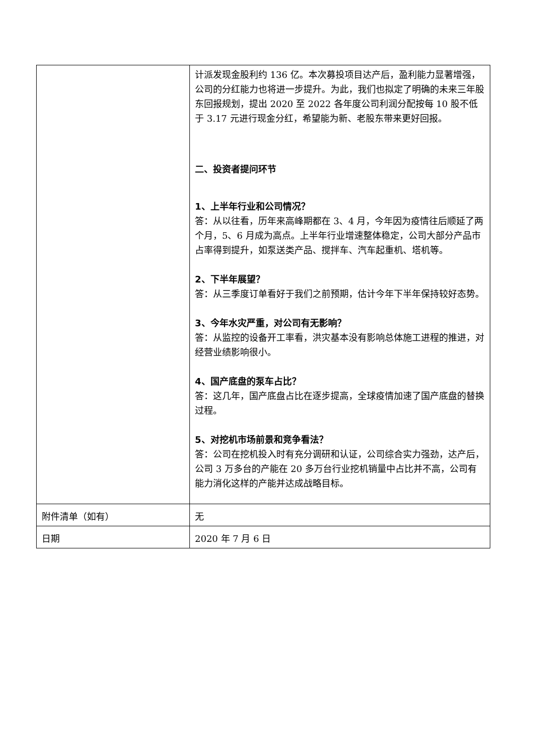| | 计派发现金股利约 136 亿。本次募投项目达产后，盈利能力显著增强，公司的分红能力也将进一步提升。为此，我们也拟定了明确的未来三年股东回报规划，提出 2020 至 2022 各年度公司利润分配按每 10 股不低于 3.17 元进行现金分红，希望能为新、老股东带来更好回报。 二、投资者提问环节 1、上半年行业和公司情况？ 答：从以往看，历年来高峰期都在 3、4 月，今年因为疫情往后顺延了两个月，5、6 月成为高点。上半年行业增速整体稳定，公司大部分产品市占率得到提升，如泵送类产品、搅拌车、汽车起重机、塔机等。 2、下半年展望？ 答：从三季度订单看好于我们之前预期，估计今年下半年保持较好态势。 3、今年水灾严重，对公司有无影响？ 答：从监控的设备开工率看，洪灾基本没有影响总体施工进程的推进，对经营业绩影响很小。 4、国产底盘的泵车占比？ 答：这几年，国产底盘占比在逐步提高，全球疫情加速了国产底盘的替换过程。 5、对挖机市场前景和竞争看法？ 答：公司在挖机投入时有充分调研和认证，公司综合实力强劲，达产后，公司 3 万多台的产能在 20 多万台行业挖机销量中占比并不高，公司有能力消化这样的产能并达成战略目标。 |
| 附件清单（如有） | 无 |
| 日期 | 2020 年 7 月 6 日 |